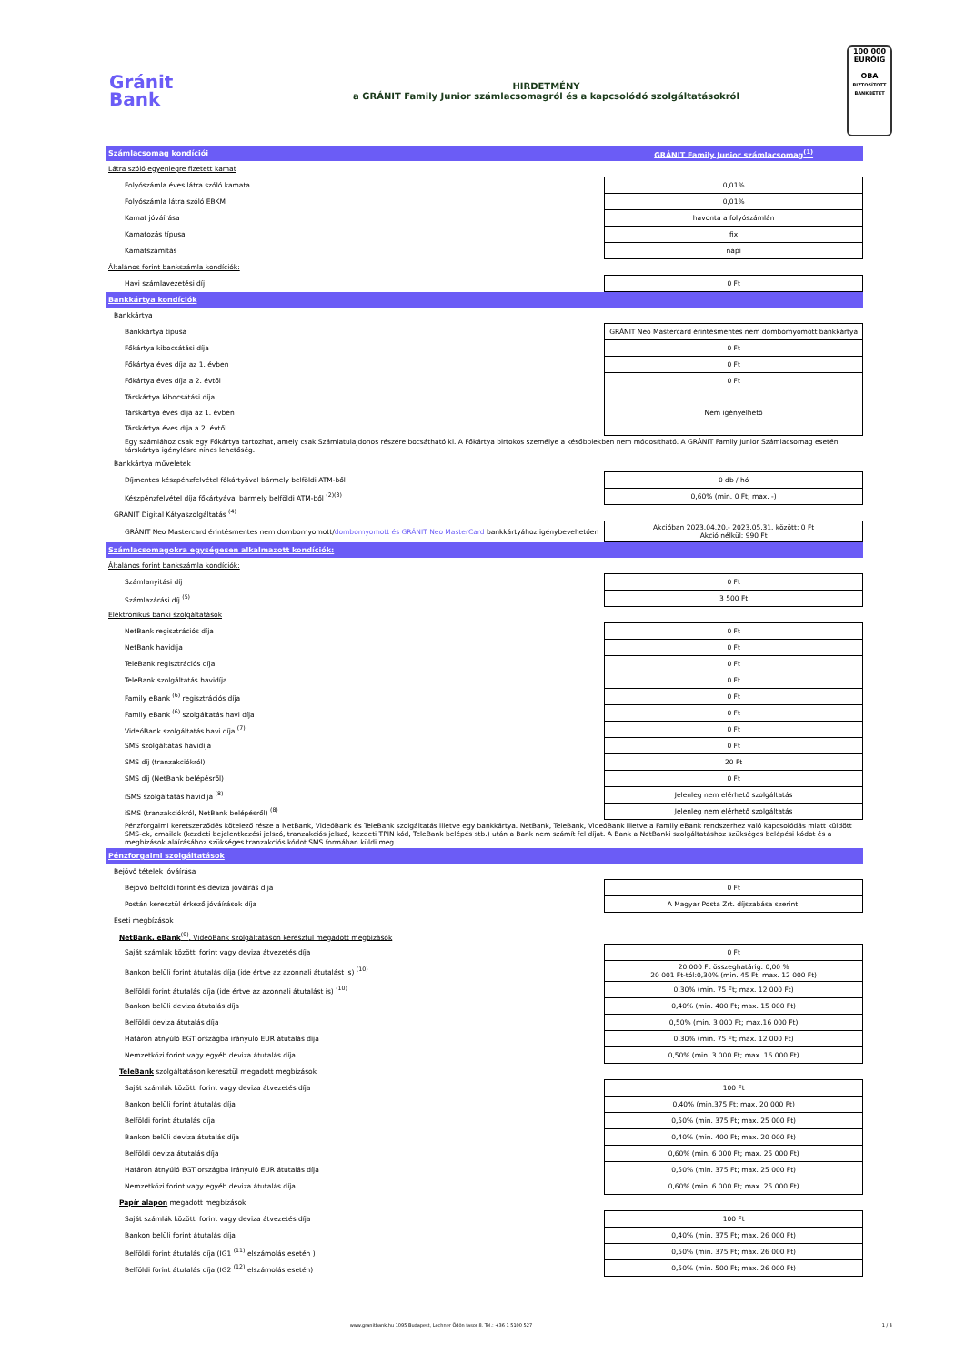Gránit
Bank
HIRDETMÉNY
a GRÁNIT Family Junior számlacsomagról és a kapcsolódó szolgáltatásokról
100 000
EURÓIG
OBA
BIZTOSÍTOTT BANKBETÉT
| Számlacsomag kondíciói | GRÁNIT Family Junior számlacsomag<sup>(1)</sup> |
| Látra szóló egyenlegre fizetett kamat | |
| Folyószámla éves látra szóló kamata | 0,01% |
| Folyószámla látra szóló EBKM | 0,01% |
| Kamat jóváírása | havonta a folyószámlán |
| Kamatozás típusa | fix |
| Kamatszámítás | napi |
| Általános forint bankszámla kondíciók: | |
| Havi számlavezetési díj | 0 Ft |
| Bankkártya kondíciók | |
| Bankkártya | |
| Bankkártya típusa | GRÁNIT Neo Mastercard érintésmentes nem dombornyomott bankkártya |
| Főkártya kibocsátási díja | 0 Ft |
| Főkártya éves díja az 1. évben | 0 Ft |
| Főkártya éves díja a 2. évtől | 0 Ft |
| Társkártya kibocsátási díja | Nem igényelhető |
| Társkártya éves díja az 1. évben | |
| Társkártya éves díja a 2. évtől | |
| Egy számlához csak egy Főkártya tartozhat, amely csak Számlatulajdonos részére bocsátható ki. A Főkártya birtokos személye a későbbiekben nem módosítható. A GRÁNIT Family Junior Számlacsomag esetén társkártya igénylésre nincs lehetőség. | |
| Bankkártya műveletek | |
| Díjmentes készpénzfelvétel főkártyával bármely belföldi ATM-ből | 0 db / hó |
| Készpénzfelvétel díja főkártyával bármely belföldi ATM-ből <sup>(2)(3)</sup> | 0,60% (min. 0 Ft; max. -) |
| GRÁNIT Digital Kátyaszolgáltatás <sup>(4)</sup> | |
| GRÁNIT Neo Mastercard érintésmentes nem dombornyomott/ dombornyomott és GRÁNIT Neo MasterCard bankkártyához igénybevehetően | Akcióban 2023.04.20.- 2023.05.31. között: 0 Ft Akció nélkül: 990 Ft |
| Számlacsomagokra egységesen alkalmazott kondíciók: | |
| Általános forint bankszámla kondíciók: | |
| Számlanyitási díj | 0 Ft |
| Számlazárási díj <sup>(5)</sup> | 3 500 Ft |
| Elektronikus banki szolgáltatások | |
| NetBank regisztrációs díja | 0 Ft |
| NetBank havidíja | 0 Ft |
| TeleBank regisztrációs díja | 0 Ft |
| TeleBank szolgáltatás havidíja | 0 Ft |
| Family eBank <sup>(6)</sup> regisztrációs díja | 0 Ft |
| Family eBank <sup>(6)</sup> szolgáltatás havi díja | 0 Ft |
| VideóBank szolgáltatás havi díja <sup>(7)</sup> | 0 Ft |
| SMS szolgáltatás havidíja | 0 Ft |
| SMS díj (tranzakciókról) | 20 Ft |
| SMS díj (NetBank belépésről) | 0 Ft |
| iSMS szolgáltatás havidíja <sup>(8)</sup> | Jelenleg nem elérhető szolgáltatás |
| iSMS (tranzakciókról, NetBank belépésről) <sup>(8)</sup> | Jelenleg nem elérhető szolgáltatás |
| Pénzforgalmi keretszerződés kötelező része a NetBank, VideóBank és TeleBank szolgáltatás illetve egy bankkártya. NetBank, TeleBank, VideóBank illetve a Family eBank rendszerhez való kapcsolódás miatt küldött SMS-ek, emailek (kezdeti bejelentkezési jelszó, tranzakciós jelszó, kezdeti TPIN kód, TeleBank belépés stb.) után a Bank nem számít fel díjat. A Bank a NetBanki szolgáltatáshoz szükséges belépési kódot és a megbízások aláírásához szükséges tranzakciós kódot SMS formában küldi meg. | |
| Pénzforgalmi szolgáltatások | |
| Bejövő tételek jóváírása | |
| Bejövő belföldi forint és deviza jóváírás díja | 0 Ft |
| Postán keresztül érkező jóváírások díja | A Magyar Posta Zrt. díjszabása szerint. |
| Eseti megbízások | |
| NetBank, eBank<sup>(9)</sup>, VideóBank szolgáltatáson keresztül megadott megbízások | |
| Saját számlák közötti forint vagy deviza átvezetés díja | 0 Ft |
| Bankon belüli forint átutalás díja (ide értve az azonnali átutalást is) <sup>(10)</sup> | 20 000 Ft összeghatárig: 0,00 % 20 001 Ft-tól:0,30% (min. 45 Ft; max. 12 000 Ft) |
| Belföldi forint átutalás díja (ide értve az azonnali átutalást is) <sup>(10)</sup> | 0,30% (min. 75 Ft; max. 12 000 Ft) |
| Bankon belüli deviza átutalás díja | 0,40% (min. 400 Ft; max. 15 000 Ft) |
| Belföldi deviza átutalás díja | 0,50% (min. 3 000 Ft; max.16 000 Ft) |
| Határon átnyúló EGT országba irányuló EUR átutalás díja | 0,30% (min. 75 Ft; max. 12 000 Ft) |
| Nemzetközi forint vagy egyéb deviza átutalás díja | 0,50% (min. 3 000 Ft; max. 16 000 Ft) |
| TeleBank szolgáltatáson keresztül megadott megbízások | |
| Saját számlák közötti forint vagy deviza átvezetés díja | 100 Ft |
| Bankon belüli forint átutalás díja | 0,40% (min.375 Ft; max. 20 000 Ft) |
| Belföldi forint átutalás díja | 0,50% (min. 375 Ft; max. 25 000 Ft) |
| Bankon belüli deviza átutalás díja | 0,40% (min. 400 Ft; max. 20 000 Ft) |
| Belföldi deviza átutalás díja | 0,60% (min. 6 000 Ft; max. 25 000 Ft) |
| Határon átnyúló EGT országba irányuló EUR átutalás díja | 0,50% (min. 375 Ft; max. 25 000 Ft) |
| Nemzetközi forint vagy egyéb deviza átutalás díja | 0,60% (min. 6 000 Ft; max. 25 000 Ft) |
| Papír alapon megadott megbízások | |
| Saját számlák közötti forint vagy deviza átvezetés díja | 100 Ft |
| Bankon belüli forint átutalás díja | 0,40% (min. 375 Ft; max. 26 000 Ft) |
| Belföldi forint átutalás díja (IG1 <sup>(11)</sup> elszámolás esetén ) | 0,50% (min. 375 Ft; max. 26 000 Ft) |
| Belföldi forint átutalás díja (IG2 <sup>(12)</sup> elszámolás esetén) | 0,50% (min. 500 Ft; max. 26 000 Ft) |
www.granitbank.hu 1095 Budapest, Lechner Ödön fasor 8. Tel.: +36 1 5100 527 1 / 4